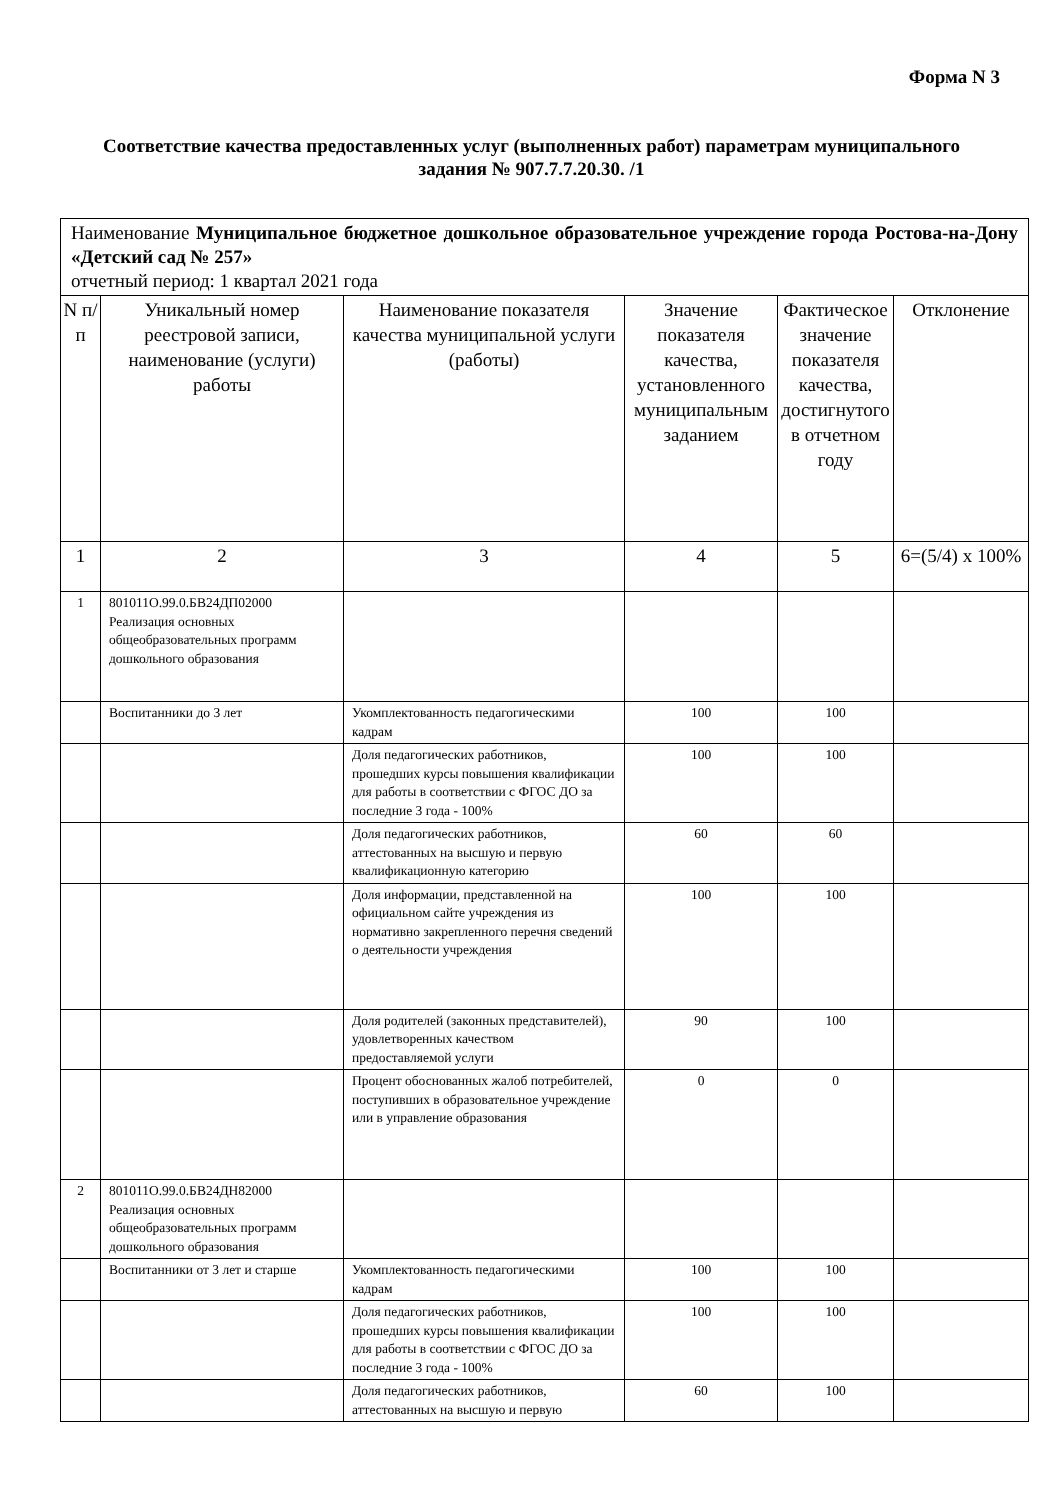Форма N 3
Соответствие качества предоставленных услуг (выполненных работ) параметрам муниципального задания № 907.7.7.20.30. /1
| Наименование Муниципальное бюджетное дошкольное образовательное учреждение города Ростова-на-Дону «Детский сад № 257» отчетный период: 1 квартал 2021 года | | | | | |
| N п/п | Уникальный номер реестровой записи, наименование (услуги) работы | Наименование показателя качества муниципальной услуги (работы) | Значение показателя качества, установленного муниципальным заданием | Фактическое значение показателя качества, достигнутого в отчетном году | Отклонение |
| 1 | 2 | 3 | 4 | 5 | 6=(5/4) х 100% |
| 1 | 801011О.99.0.БВ24ДП02000 Реализация основных общеобразовательных программ дошкольного образования | | | | |
| | Воспитанники до 3 лет | Укомплектованность педагогическими кадрам | 100 | 100 | |
| | | Доля педагогических работников, прошедших курсы повышения квалификации для работы в соответствии с ФГОС ДО за последние 3 года - 100% | 100 | 100 | |
| | | Доля педагогических работников, аттестованных на высшую и первую квалификационную категорию | 60 | 60 | |
| | | Доля информации, представленной на официальном сайте учреждения из нормативно закрепленного перечня сведений о деятельности учреждения | 100 | 100 | |
| | | Доля родителей (законных представителей), удовлетворенных качеством предоставляемой услуги | 90 | 100 | |
| | | Процент обоснованных жалоб потребителей, поступивших в образовательное учреждение или в управление образования | 0 | 0 | |
| 2 | 801011О.99.0.БВ24ДН82000 Реализация основных общеобразовательных программ дошкольного образования | | | | |
| | Воспитанники от 3 лет и старше | Укомплектованность педагогическими кадрам | 100 | 100 | |
| | | Доля педагогических работников, прошедших курсы повышения квалификации для работы в соответствии с ФГОС ДО за последние 3 года - 100% | 100 | 100 | |
| | | Доля педагогических работников, аттестованных на высшую и первую | 60 | 100 | |